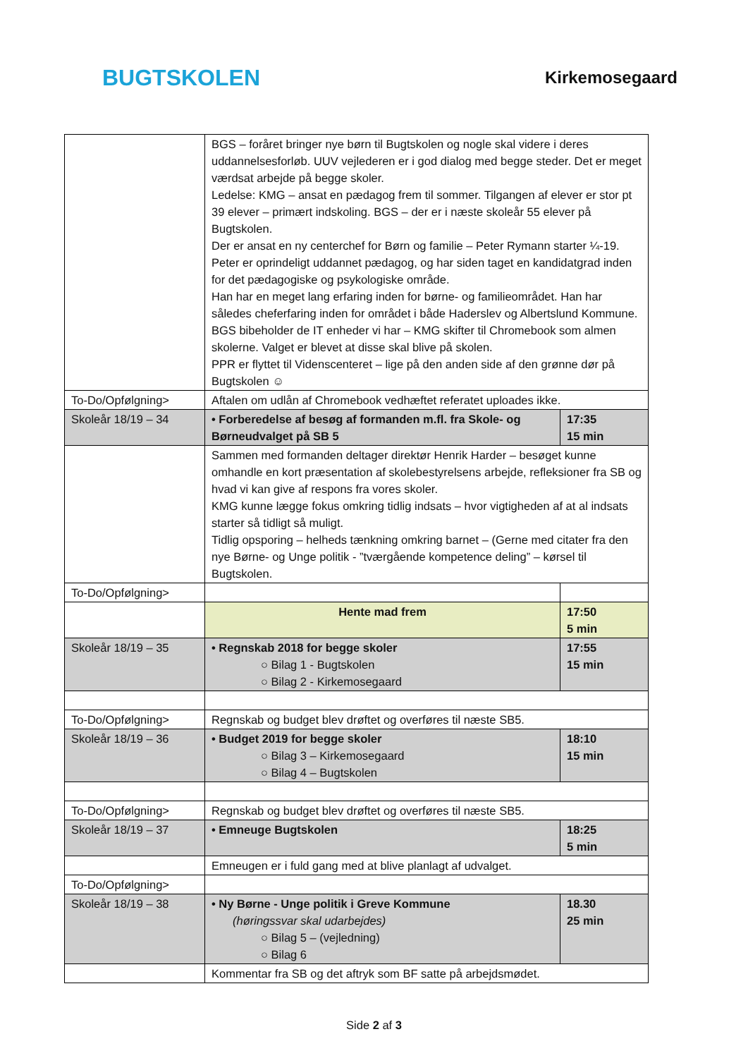BUGTSKOLEN
Kirkemosegaard
| | BGS – foråret bringer nye børn til Bugtskolen og nogle skal videre i deres uddannelsesforløb. UUV vejlederen er i god dialog med begge steder. Det er meget værdsat arbejde på begge skoler. Ledelse: KMG – ansat en pædagog frem til sommer. Tilgangen af elever er stor pt 39 elever – primært indskoling. BGS – der er i næste skoleår 55 elever på Bugtskolen. Der er ansat en ny centerchef for Børn og familie – Peter Rymann starter ¼-19. Peter er oprindeligt uddannet pædagog, og har siden taget en kandidatgrad inden for det pædagogiske og psykologiske område. Han har en meget lang erfaring inden for børne- og familieområdet. Han har således cheferfaring inden for området i både Haderslev og Albertslund Kommune. BGS bibeholder de IT enheder vi har – KMG skifter til Chromebook som almen skolerne. Valget er blevet at disse skal blive på skolen. PPR er flyttet til Videnscenteret – lige på den anden side af den grønne dør på Bugtskolen ☺ | |
| To-Do/Opfølgning> | Aftalen om udlån af Chromebook vedhæftet referatet uploades ikke. | |
| Skoleår 18/19 – 34 | • Forberedelse af besøg af formanden m.fl. fra Skole- og Børneudvalget på SB 5 | 17:35 15 min |
| | Sammen med formanden deltager direktør Henrik Harder – besøget kunne omhandle en kort præsentation af skolebestyrelsens arbejde, refleksioner fra SB og hvad vi kan give af respons fra vores skoler. KMG kunne lægge fokus omkring tidlig indsats – hvor vigtigheden af at al indsats starter så tidligt så muligt. Tidlig opsporing – helheds tænkning omkring barnet – (Gerne med citater fra den nye Børne- og Unge politik - ”tværgående kompetence deling” – kørsel til Bugtskolen. | |
| To-Do/Opfølgning> | | |
| | Hente mad frem | 17:50 5 min |
| Skoleår 18/19 – 35 | • Regnskab 2018 for begge skoler ○ Bilag 1 - Bugtskolen ○ Bilag 2 - Kirkemosegaard | 17:55 15 min |
| To-Do/Opfølgning> | Regnskab og budget blev drøftet og overføres til næste SB5. | |
| Skoleår 18/19 – 36 | • Budget 2019 for begge skoler ○ Bilag 3 – Kirkemosegaard ○ Bilag 4 – Bugtskolen | 18:10 15 min |
| To-Do/Opfølgning> | Regnskab og budget blev drøftet og overføres til næste SB5. | |
| Skoleår 18/19 – 37 | • Emneuge Bugtskolen | 18:25 5 min |
| | Emneugen er i fuld gang med at blive planlagt af udvalget. | |
| To-Do/Opfølgning> | | |
| Skoleår 18/19 – 38 | • Ny Børne - Unge politik i Greve Kommune (høringssvar skal udarbejdes) ○ Bilag 5 – (vejledning) ○ Bilag 6 | 18.30 25 min |
| | Kommentar fra SB og det aftryk som BF satte på arbejdsmødet. | |
Side 2 af 3